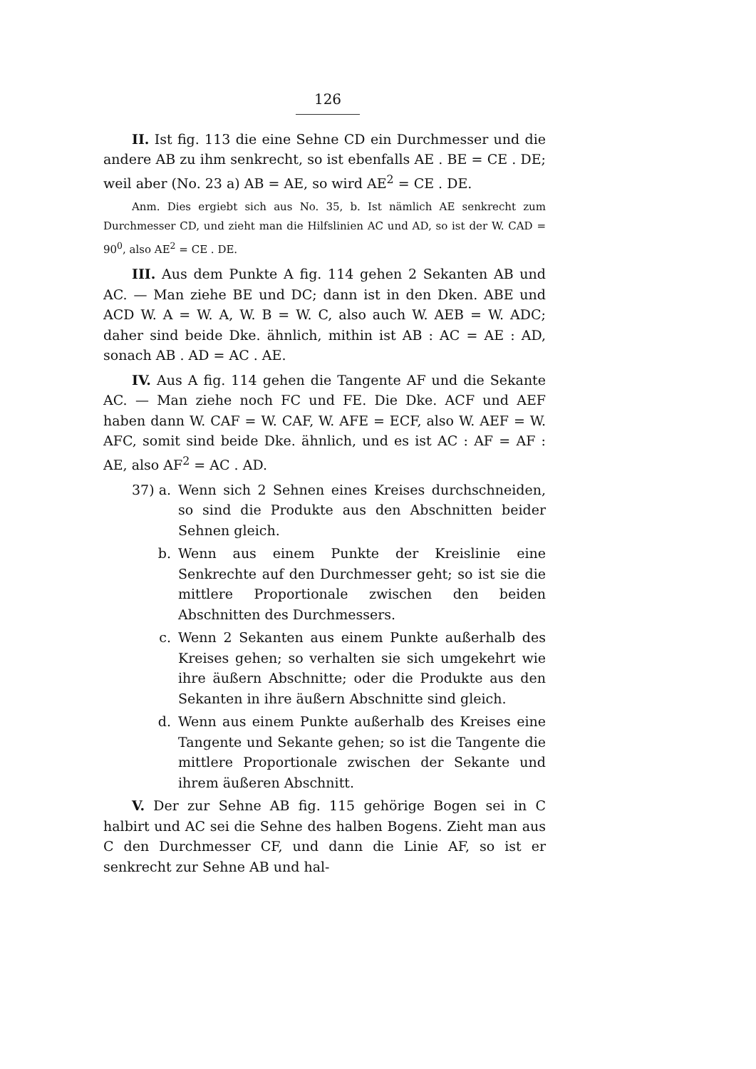126
II. Ist fig. 113 die eine Sehne CD ein Durch­messer und die andere AB zu ihm senkrecht, so ist eben­falls AE . BE = CE . DE; weil aber (No. 23 a) AB = AE, so wird AE<sup>2</sup> = CE . DE.
Anm. Dies ergiebt sich aus No. 35, b. Ist nämlich AE senkrecht zum Durchmesser CD, und zieht man die Hilfslinien AC und AD, so ist der W. CAD = 90<sup>0</sup>, also AE<sup>2</sup> = CE . DE.
III. Aus dem Punkte A fig. 114 gehen 2 Sekanten AB und AC. — Man ziehe BE und DC; dann ist in den Dken. ABE und ACD W. A = W. A, W. B = W. C, also auch W. AEB = W. ADC; daher sind beide Dke. ähnlich, mithin ist AB : AC = AE : AD, sonach AB . AD = AC . AE.
IV. Aus A fig. 114 gehen die Tangente AF und die Sekante AC. — Man ziehe noch FC und FE. Die Dke. ACF und AEF haben dann W. CAF = W. CAF, W. AFE = ECF, also W. AEF = W. AFC, somit sind beide Dke. ähnlich, und es ist AC : AF = AF : AE, also AF<sup>2</sup> = AC . AD.
37) a. Wenn sich 2 Sehnen eines Kreises durch­schneiden, so sind die Produkte aus den Ab­schnitten beider Sehnen gleich.
b. Wenn aus einem Punkte der Kreislinie eine Senkrechte auf den Durchmesser geht; so ist sie die mittlere Proportionale zwischen den beiden Abschnitten des Durchmessers.
c. Wenn 2 Sekanten aus einem Punkte außerhalb des Kreises gehen; so verhalten sie sich um­gekehrt wie ihre äußern Abschnitte; oder die Produkte aus den Sekanten in ihre äußern Ab­schnitte sind gleich.
d. Wenn aus einem Punkte außerhalb des Kreises eine Tangente und Sekante gehen; so ist die Tangente die mittlere Proportionale zwischen der Sekante und ihrem äußeren Abschnitt.
V. Der zur Sehne AB fig. 115 gehörige Bogen sei in C halbirt und AC sei die Sehne des halben Bo­gens. Zieht man aus C den Durchmesser CF, und dann die Linie AF, so ist er senkrecht zur Sehne AB und hal-